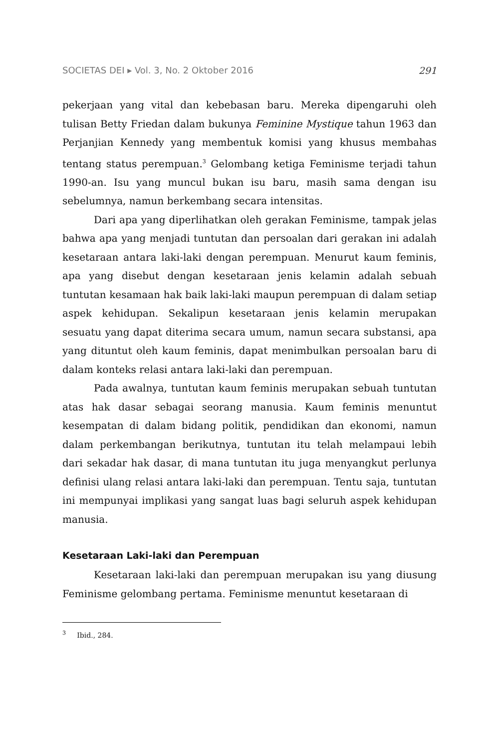SOCIETAS DEI ▸ Vol. 3, No. 2 Oktober 2016 291
pekerjaan yang vital dan kebebasan baru. Mereka dipengaruhi oleh tulisan Betty Friedan dalam bukunya Feminine Mystique tahun 1963 dan Perjanjian Kennedy yang membentuk komisi yang khusus membahas tentang status perempuan.<sup>3</sup> Gelombang ketiga Feminisme terjadi tahun 1990-an. Isu yang muncul bukan isu baru, masih sama dengan isu sebelumnya, namun berkembang secara intensitas.
Dari apa yang diperlihatkan oleh gerakan Feminisme, tampak jelas bahwa apa yang menjadi tuntutan dan persoalan dari gerakan ini adalah kesetaraan antara laki-laki dengan perempuan. Menurut kaum feminis, apa yang disebut dengan kesetaraan jenis kelamin adalah sebuah tuntutan kesamaan hak baik laki-laki maupun perempuan di dalam setiap aspek kehidupan. Sekalipun kesetaraan jenis kelamin merupakan sesuatu yang dapat diterima secara umum, namun secara substansi, apa yang dituntut oleh kaum feminis, dapat menimbulkan persoalan baru di dalam konteks relasi antara laki-laki dan perempuan.
Pada awalnya, tuntutan kaum feminis merupakan sebuah tuntutan atas hak dasar sebagai seorang manusia. Kaum feminis menuntut kesempatan di dalam bidang politik, pendidikan dan ekonomi, namun dalam perkembangan berikutnya, tuntutan itu telah melampaui lebih dari sekadar hak dasar, di mana tuntutan itu juga menyangkut perlunya definisi ulang relasi antara laki-laki dan perempuan. Tentu saja, tuntutan ini mempunyai implikasi yang sangat luas bagi seluruh aspek kehidupan manusia.
Kesetaraan Laki-laki dan Perempuan
Kesetaraan laki-laki dan perempuan merupakan isu yang diusung Feminisme gelombang pertama. Feminisme menuntut kesetaraan di
<sup>3</sup> Ibid., 284.